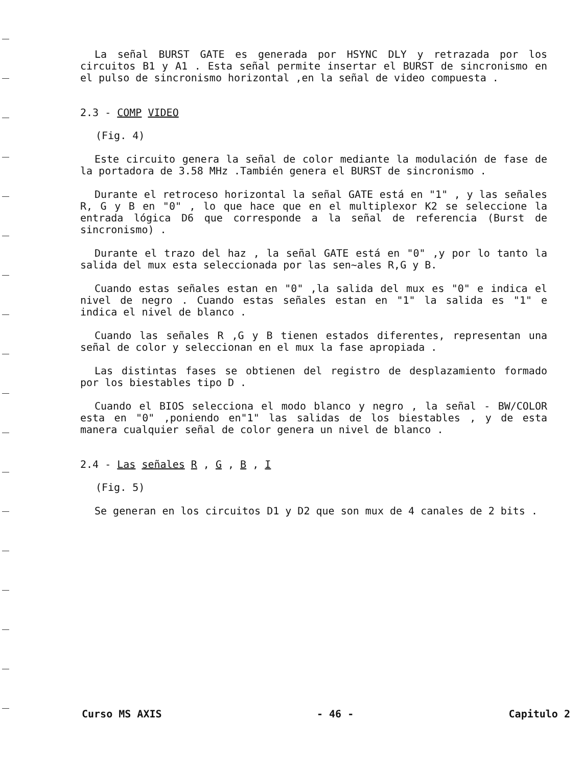La señal BURST GATE es generada por HSYNC DLY y retrazada por los circuitos B1 y A1 . Esta señal permite insertar el BURST de sincronismo en el pulso de sincronismo horizontal ,en la señal de video compuesta .
2.3 - COMP VIDEO
(Fig. 4)
Este circuito genera la señal de color mediante la modulación de fase de la portadora de 3.58 MHz .También genera el BURST de sincronismo .
Durante el retroceso horizontal la señal GATE está en "1" , y las señales R, G y B en "0" , lo que hace que en el multiplexor K2 se seleccione la entrada lógica D6 que corresponde a la señal de referencia (Burst de sincronismo) .
Durante el trazo del haz , la señal GATE está en "0" ,y por lo tanto la salida del mux esta seleccionada por las sen~ales R,G y B.
Cuando estas señales estan en "0" ,la salida del mux es "0" e indica el nivel de negro . Cuando estas señales estan en "1" la salida es "1" e indica el nivel de blanco .
Cuando las señales R ,G y B tienen estados diferentes, representan una señal de color y seleccionan en el mux la fase apropiada .
Las distintas fases se obtienen del registro de desplazamiento formado por los biestables tipo D .
Cuando el BIOS selecciona el modo blanco y negro , la señal - BW/COLOR esta en "0" ,poniendo en"1" las salidas de los biestables , y de esta manera cualquier señal de color genera un nivel de blanco .
2.4 - Las señales R , G , B , I
(Fig. 5)
Se generan en los circuitos D1 y D2 que son mux de 4 canales de 2 bits .
Curso MS AXIS - 46 - Capitulo 2